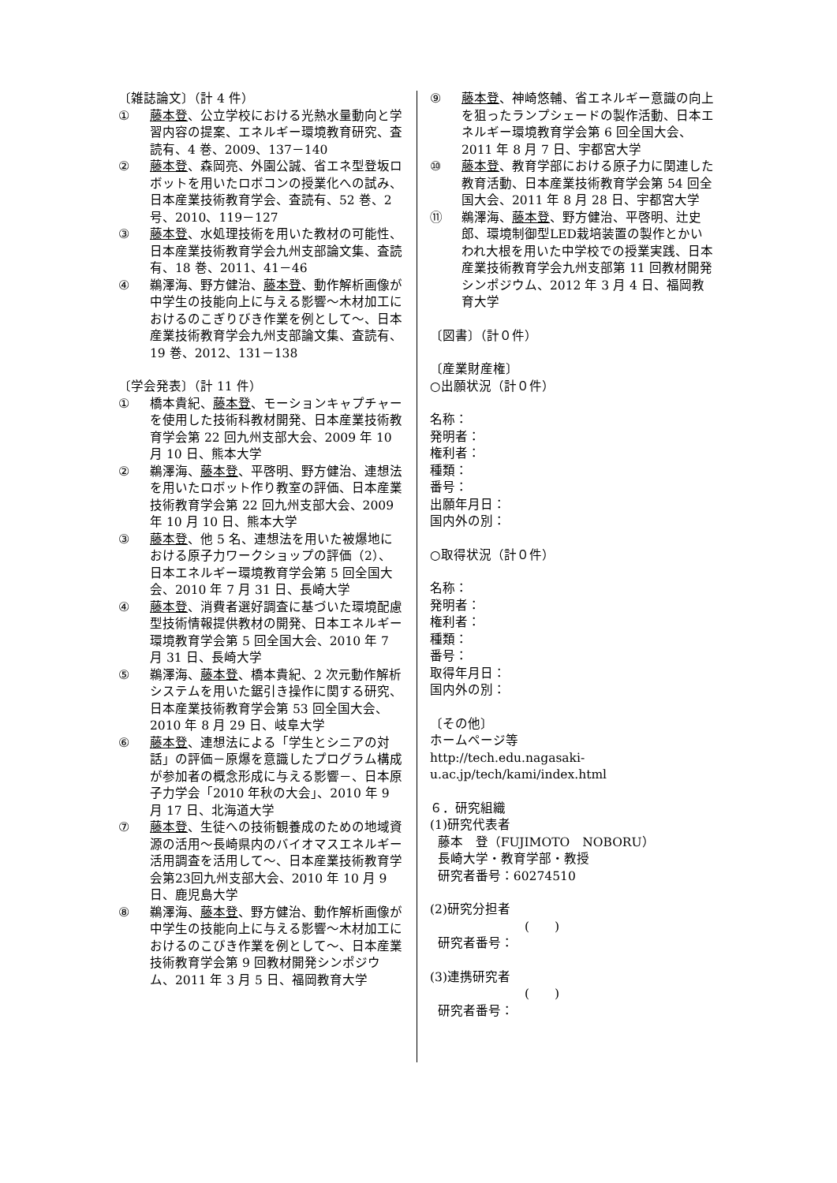〔雑誌論文〕（計 4 件）
① 藤本登、公立学校における光熱水量動向と学習内容の提案、エネルギー環境教育研究、査読有、4 巻、2009、137－140
② 藤本登、森岡亮、外園公誠、省エネ型登坂ロボットを用いたロボコンの授業化への試み、日本産業技術教育学会、査読有、52 巻、2 号、2010、119－127
③ 藤本登、水処理技術を用いた教材の可能性、日本産業技術教育学会九州支部論文集、査読有、18 巻、2011、41－46
④ 鵜澤海、野方健治、藤本登、動作解析画像が中学生の技能向上に与える影響～木材加工におけるのこぎりびき作業を例として～、日本産業技術教育学会九州支部論文集、査読有、19 巻、2012、131－138
〔学会発表〕（計 11 件）
① 橋本貴紀、藤本登、モーションキャプチャーを使用した技術科教材開発、日本産業技術教育学会第 22 回九州支部大会、2009 年 10 月 10 日、熊本大学
② 鵜澤海、藤本登、平啓明、野方健治、連想法を用いたロボット作り教室の評価、日本産業技術教育学会第 22 回九州支部大会、2009 年 10 月 10 日、熊本大学
③ 藤本登、他 5 名、連想法を用いた被爆地における原子力ワークショップの評価（2）、日本エネルギー環境教育学会第 5 回全国大会、2010 年 7 月 31 日、長崎大学
④ 藤本登、消費者選好調査に基づいた環境配慮型技術情報提供教材の開発、日本エネルギー環境教育学会第 5 回全国大会、2010 年 7 月 31 日、長崎大学
⑤ 鵜澤海、藤本登、橋本貴紀、2 次元動作解析システムを用いた鋸引き操作に関する研究、日本産業技術教育学会第 53 回全国大会、2010 年 8 月 29 日、岐阜大学
⑥ 藤本登、連想法による「学生とシニアの対話」の評価－原爆を意識したプログラム構成が参加者の概念形成に与える影響－、日本原子力学会「2010 年秋の大会」、2010 年 9 月 17 日、北海道大学
⑦ 藤本登、生徒への技術観養成のための地域資源の活用～長崎県内のバイオマスエネルギー活用調査を活用して～、日本産業技術教育学会第23回九州支部大会、2010 年 10 月 9 日、鹿児島大学
⑧ 鵜澤海、藤本登、野方健治、動作解析画像が中学生の技能向上に与える影響～木材加工におけるのこびき作業を例として～、日本産業技術教育学会第 9 回教材開発シンポジウム、2011 年 3 月 5 日、福岡教育大学
⑨ 藤本登、神崎悠輔、省エネルギー意識の向上を狙ったランプシェードの製作活動、日本エネルギー環境教育学会第 6 回全国大会、2011 年 8 月 7 日、宇都宮大学
⑩ 藤本登、教育学部における原子力に関連した教育活動、日本産業技術教育学会第 54 回全国大会、2011 年 8 月 28 日、宇都宮大学
⑪ 鵜澤海、藤本登、野方健治、平啓明、辻史郎、環境制御型LED栽培装置の製作とかいわれ大根を用いた中学校での授業実践、日本産業技術教育学会九州支部第 11 回教材開発シンポジウム、2012 年 3 月 4 日、福岡教育大学
〔図書〕（計０件）
〔産業財産権〕
○出願状況（計０件）
名称：
発明者：
権利者：
種類：
番号：
出願年月日：
国内外の別：
○取得状況（計０件）
名称：
発明者：
権利者：
種類：
番号：
取得年月日：
国内外の別：
〔その他〕
ホームページ等
http://tech.edu.nagasaki-u.ac.jp/tech/kami/index.html
６．研究組織
(1)研究代表者
藤本　登（FUJIMOTO　NOBORU）
長崎大学・教育学部・教授
研究者番号：60274510
(2)研究分担者
(　　)
研究者番号：
(3)連携研究者
(　　)
研究者番号：